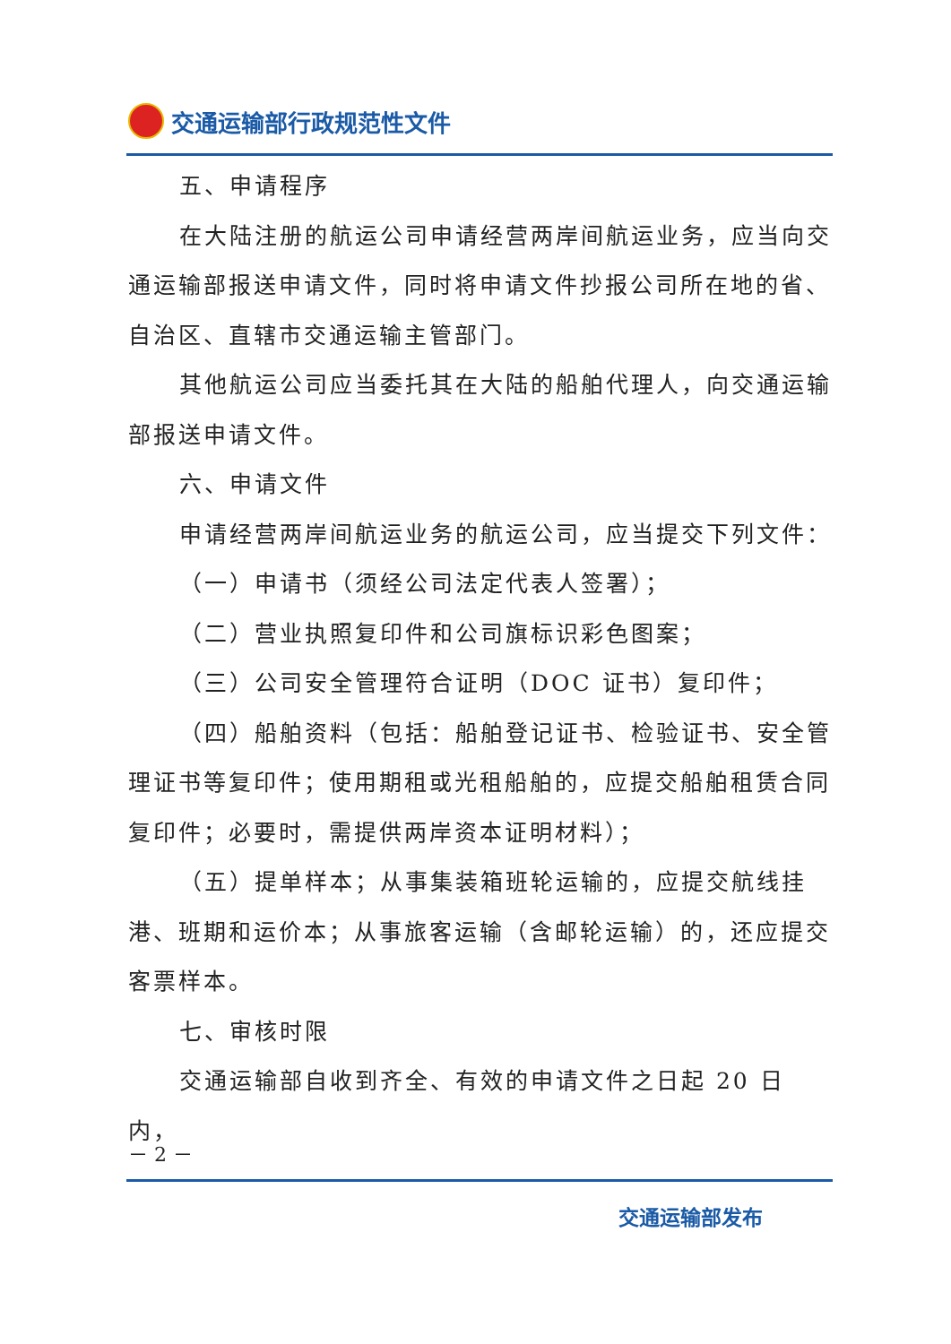交通运输部行政规范性文件
五、申请程序
在大陆注册的航运公司申请经营两岸间航运业务，应当向交通运输部报送申请文件，同时将申请文件抄报公司所在地的省、自治区、直辖市交通运输主管部门。
其他航运公司应当委托其在大陆的船舶代理人，向交通运输部报送申请文件。
六、申请文件
申请经营两岸间航运业务的航运公司，应当提交下列文件：
（一）申请书（须经公司法定代表人签署）；
（二）营业执照复印件和公司旗标识彩色图案；
（三）公司安全管理符合证明（DOC 证书）复印件；
（四）船舶资料（包括：船舶登记证书、检验证书、安全管理证书等复印件；使用期租或光租船舶的，应提交船舶租赁合同复印件；必要时，需提供两岸资本证明材料）；
（五）提单样本；从事集装箱班轮运输的，应提交航线挂港、班期和运价本；从事旅客运输（含邮轮运输）的，还应提交客票样本。
七、审核时限
交通运输部自收到齐全、有效的申请文件之日起 20 日内，
－ 2 －
交通运输部发布